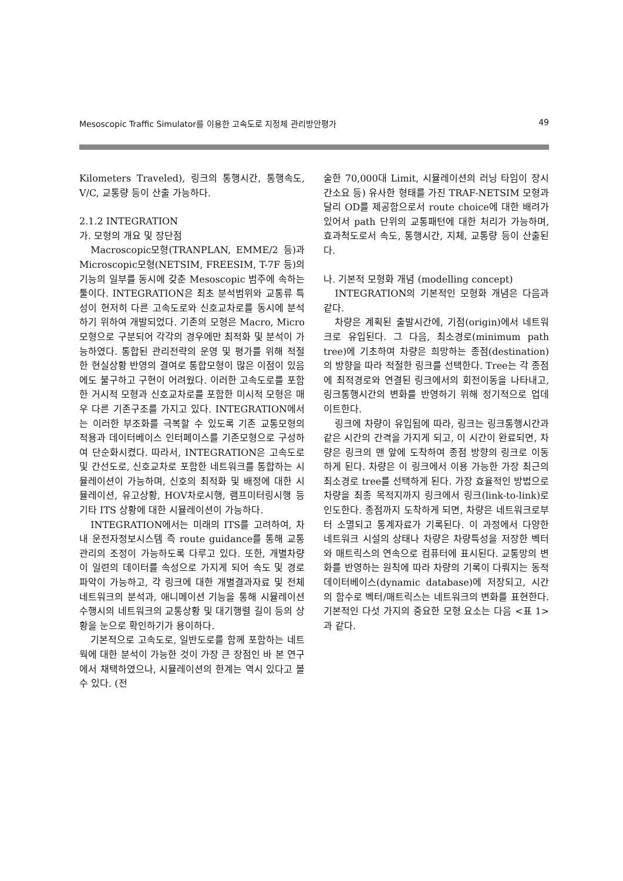Mesoscopic Traffic Simulator를 이용한 고속도로 지정체 관리방안평가 49
Kilometers Traveled), 링크의 통행시간, 통행속도, V/C, 교통량 등이 산출 가능하다.
2.1.2 INTEGRATION
가. 모형의 개요 및 장단점
Macroscopic모형(TRANPLAN, EMME/2 등)과 Microscopic모형(NETSIM, FREESIM, T-7F 등)의 기능의 일부를 동시에 갖춘 Mesoscopic 범주에 속하는 툴이다. INTEGRATION은 최초 분석범위와 교통류 특성이 현저히 다른 고속도로와 신호교차로를 동시에 분석하기 위하여 개발되었다. 기존의 모형은 Macro, Micro모형으로 구분되어 각각의 경우에만 최적화 및 분석이 가능하였다. 통합된 관리전략의 운영 및 평가를 위해 적절한 현실상황 반영의 결여로 통합모형이 많은 이점이 있음에도 불구하고 구현이 어려웠다. 이러한 고속도로를 포함한 거시적 모형과 신호교차로를 포함한 미시적 모형은 매우 다른 기존구조를 가지고 있다. INTEGRATION에서는 이러한 부조화를 극복할 수 있도록 기존 교통모형의 적용과 데이터베이스 인터페이스를 기존모형으로 구성하여 단순화시켰다. 따라서, INTEGRATION은 고속도로 및 간선도로, 신호교차로 포함한 네트워크를 통합하는 시뮬레이션이 가능하며, 신호의 최적화 및 배정에 대한 시뮬레이션, 유고상황, HOV차로시행, 램프미터링시행 등 기타 ITS 상황에 대한 시뮬레이션이 가능하다.
INTEGRATION에서는 미래의 ITS를 고려하여, 차내 운전자정보시스템 즉 route guidance를 통해 교통관리의 조정이 가능하도록 다루고 있다. 또한, 개별차량이 일련의 데이터를 속성으로 가지게 되어 속도 및 경로파악이 가능하고, 각 링크에 대한 개별결과자료 및 전체 네트워크의 분석과, 애니메이션 기능을 통해 시뮬레이션 수행시의 네트워크의 교통상황 및 대기행렬 길이 등의 상황을 눈으로 확인하기가 용이하다.
기본적으로 고속도로, 일반도로를 함께 포함하는 네트웍에 대한 분석이 가능한 것이 가장 큰 장점인 바 본 연구에서 채택하였으나, 시뮬레이션의 한계는 역시 있다고 볼 수 있다. (전
술한 70,000대 Limit, 시뮬레이션의 러닝 타임이 장시간소요 등) 유사한 형태를 가진 TRAF-NETSIM 모형과 달리 OD를 제공함으로서 route choice에 대한 배려가 있어서 path 단위의 교통패턴에 대한 처리가 가능하며, 효과척도로서 속도, 통행시간, 지체, 교통량 등이 산출된다.
나. 기본적 모형화 개념 (modelling concept)
INTEGRATION의 기본적인 모형화 개념은 다음과 같다.
차량은 계획된 출발시간에, 기점(origin)에서 네트워크로 유입된다. 그 다음, 최소경로(minimum path tree)에 기초하여 차량은 희망하는 종점(destination)의 방향을 따라 적절한 링크를 선택한다. Tree는 각 종점에 최적경로와 연결된 링크에서의 회전이동을 나타내고, 링크통행시간의 변화를 반영하기 위해 정기적으로 업데이트한다.
링크에 차량이 유입됨에 따라, 링크는 링크통행시간과 같은 시간의 간격을 가지게 되고, 이 시간이 완료되면, 차량은 링크의 맨 앞에 도착하여 종점 방향의 링크로 이동하게 된다. 차량은 이 링크에서 이용 가능한 가장 최근의 최소경로 tree를 선택하게 된다. 가장 효율적인 방법으로 차량을 최종 목적지까지 링크에서 링크(link-to-link)로 인도한다. 종점까지 도착하게 되면, 차량은 네트워크로부터 소멸되고 통계자료가 기록된다. 이 과정에서 다양한 네트워크 시설의 상태나 차량은 차량특성을 저장한 벡터와 매트릭스의 연속으로 컴퓨터에 표시된다. 교통망의 변화를 반영하는 원칙에 따라 차량의 기록이 다뤄지는 동적 데이터베이스(dynamic database)에 저장되고, 시간의 함수로 벡터/매트릭스는 네트워크의 변화를 표현한다. 기본적인 다섯 가지의 중요한 모형 요소는 다음 <표 1>과 같다.